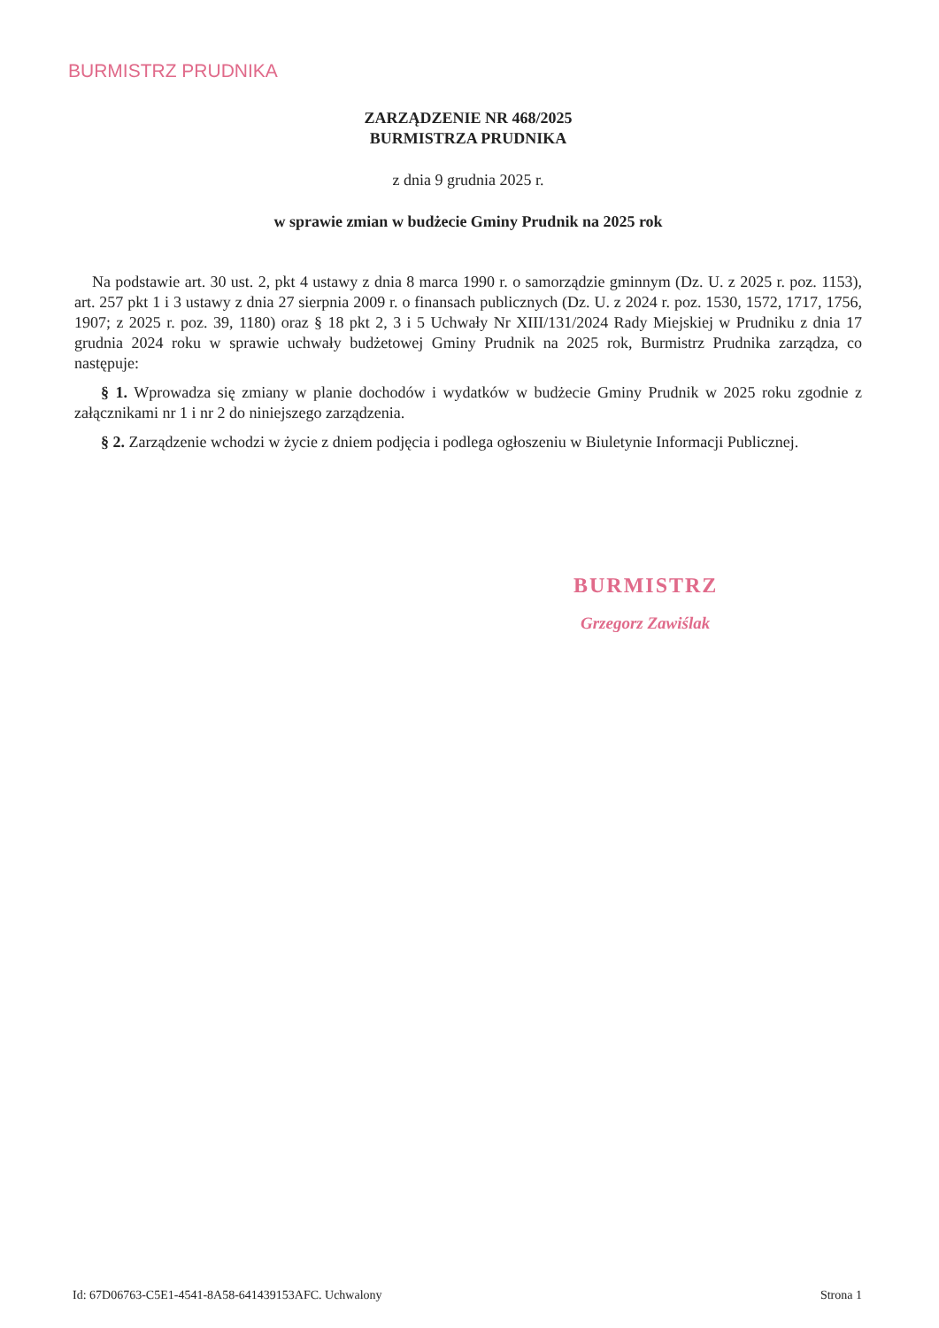BURMISTRZ PRUDNIKA
ZARZĄDZENIE NR 468/2025
BURMISTRZA PRUDNIKA
z dnia 9 grudnia 2025 r.
w sprawie zmian w budżecie Gminy Prudnik na 2025 rok
Na podstawie art. 30 ust. 2, pkt 4 ustawy z dnia 8 marca 1990 r. o samorządzie gminnym (Dz. U. z 2025 r. poz. 1153), art. 257 pkt 1 i 3 ustawy z dnia 27 sierpnia 2009 r. o finansach publicznych (Dz. U. z 2024 r. poz. 1530, 1572, 1717, 1756, 1907; z 2025 r. poz. 39, 1180) oraz § 18 pkt 2, 3 i 5 Uchwały Nr XIII/131/2024 Rady Miejskiej w Prudniku z dnia 17 grudnia 2024 roku w sprawie uchwały budżetowej Gminy Prudnik na 2025 rok, Burmistrz Prudnika zarządza, co następuje:
§ 1. Wprowadza się zmiany w planie dochodów i wydatków w budżecie Gminy Prudnik w 2025 roku zgodnie z załącznikami nr 1 i nr 2 do niniejszego zarządzenia.
§ 2. Zarządzenie wchodzi w życie z dniem podjęcia i podlega ogłoszeniu w Biuletynie Informacji Publicznej.
BURMISTRZ
Grzegorz Zawiślak
Id: 67D06763-C5E1-4541-8A58-641439153AFC. Uchwalony Strona 1